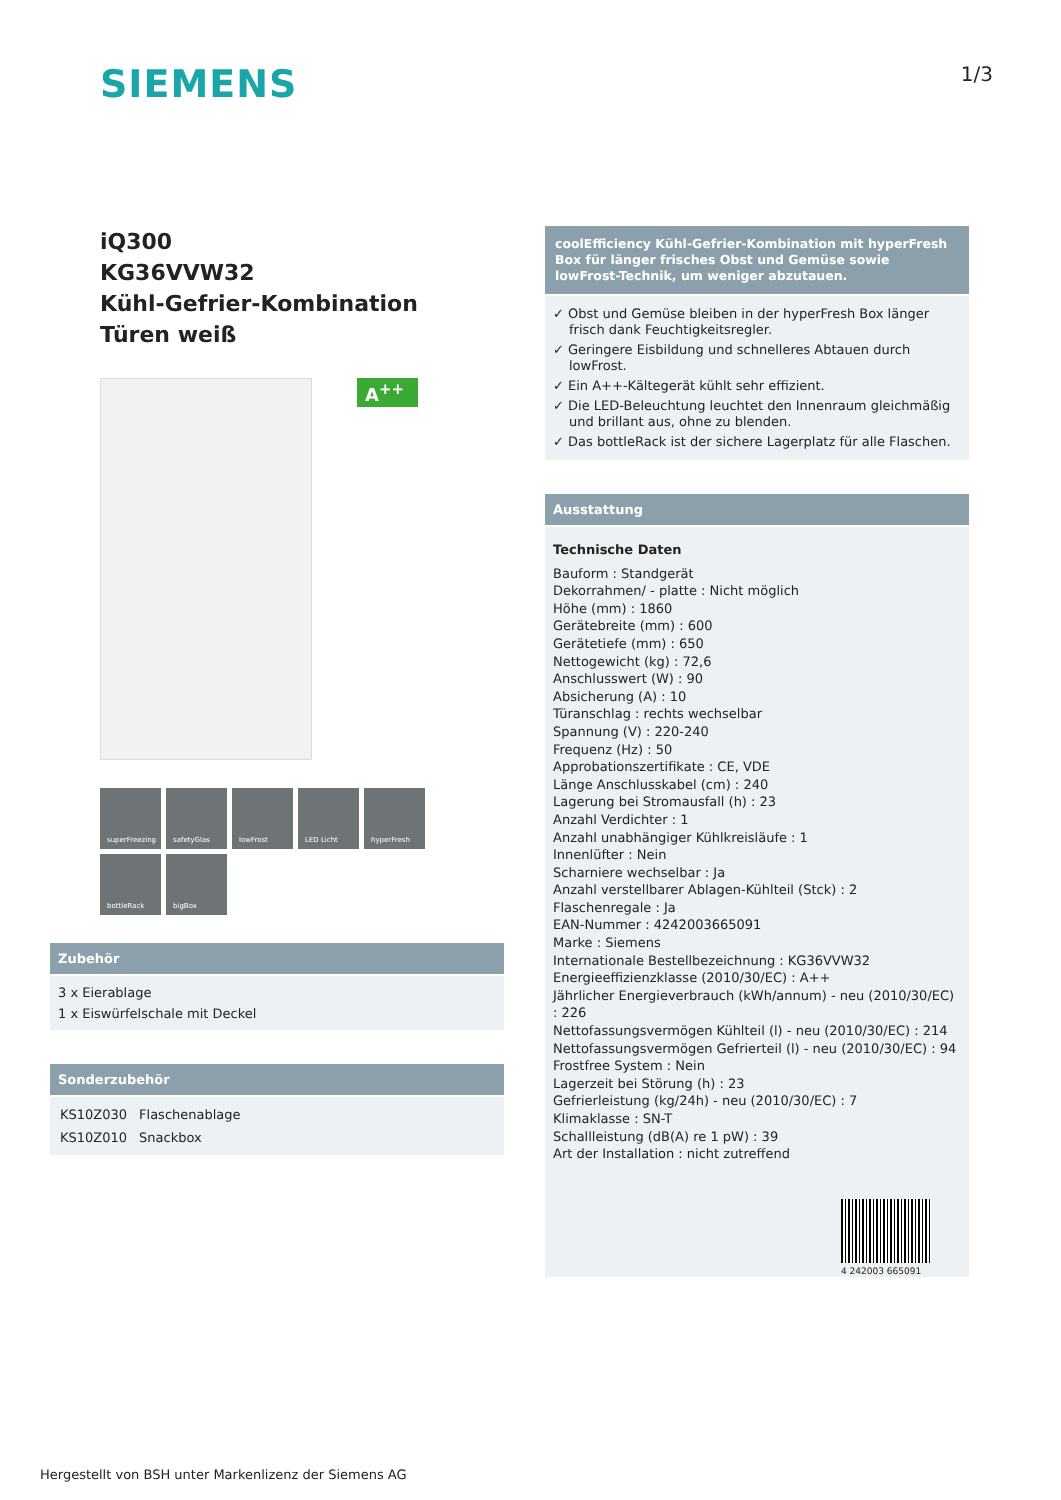SIEMENS
1/3
iQ300
KG36VVW32
Kühl-Gefrier-Kombination
Türen weiß
A<sup>++</sup>
superFreezing
safetyGlas
lowFrost
LED Licht
hyperFresh
bottleRack
bigBox
Zubehör
3 x Eierablage
1 x Eiswürfelschale mit Deckel
Sonderzubehör
| KS10Z030 | Flaschenablage |
| KS10Z010 | Snackbox |
coolEfficiency Kühl-Gefrier-Kombination mit hyperFresh Box für länger frisches Obst und Gemüse sowie lowFrost-Technik, um weniger abzutauen.
✓ Obst und Gemüse bleiben in der hyperFresh Box länger frisch dank Feuchtigkeitsregler.
✓ Geringere Eisbildung und schnelleres Abtauen durch lowFrost.
✓ Ein A++-Kältegerät kühlt sehr effizient.
✓ Die LED-Beleuchtung leuchtet den Innenraum gleichmäßig und brillant aus, ohne zu blenden.
✓ Das bottleRack ist der sichere Lagerplatz für alle Flaschen.
Ausstattung
Technische Daten
Bauform : Standgerät
Dekorrahmen/ - platte : Nicht möglich
Höhe (mm) : 1860
Gerätebreite (mm) : 600
Gerätetiefe (mm) : 650
Nettogewicht (kg) : 72,6
Anschlusswert (W) : 90
Absicherung (A) : 10
Türanschlag : rechts wechselbar
Spannung (V) : 220-240
Frequenz (Hz) : 50
Approbationszertifikate : CE, VDE
Länge Anschlusskabel (cm) : 240
Lagerung bei Stromausfall (h) : 23
Anzahl Verdichter : 1
Anzahl unabhängiger Kühlkreisläufe : 1
Innenlüfter : Nein
Scharniere wechselbar : Ja
Anzahl verstellbarer Ablagen-Kühlteil (Stck) : 2
Flaschenregale : Ja
EAN-Nummer : 4242003665091
Marke : Siemens
Internationale Bestellbezeichnung : KG36VVW32
Energieeffizienzklasse (2010/30/EC) : A++
Jährlicher Energieverbrauch (kWh/annum) - neu (2010/30/EC) : 226
Nettofassungsvermögen Kühlteil (l) - neu (2010/30/EC) : 214
Nettofassungsvermögen Gefrierteil (l) - neu (2010/30/EC) : 94
Frostfree System : Nein
Lagerzeit bei Störung (h) : 23
Gefrierleistung (kg/24h) - neu (2010/30/EC) : 7
Klimaklasse : SN-T
Schallleistung (dB(A) re 1 pW) : 39
Art der Installation : nicht zutreffend
4 242003 665091
Hergestellt von BSH unter Markenlizenz der Siemens AG